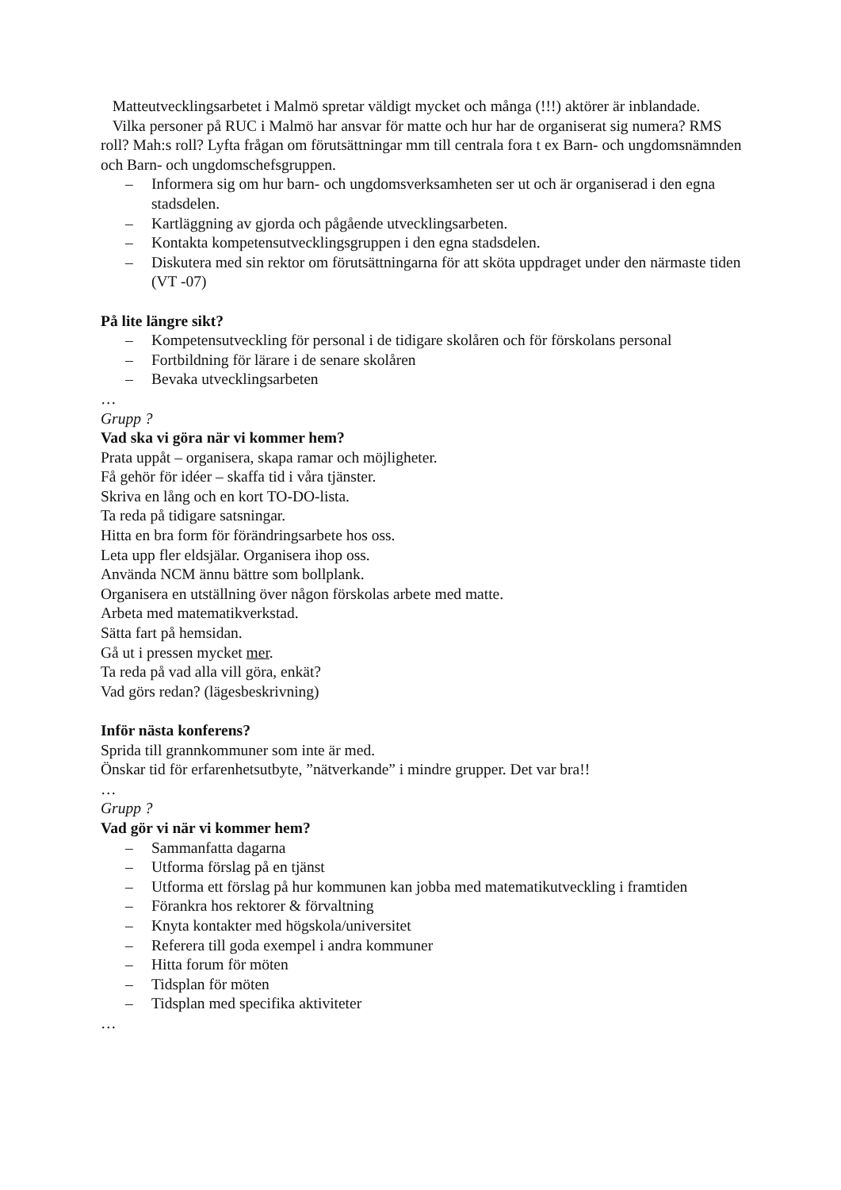Matteutvecklingsarbetet i Malmö spretar väldigt mycket och många (!!!) aktörer är inblandade.
Vilka personer på RUC i Malmö har ansvar för matte och hur har de organiserat sig numera? RMS roll? Mah:s roll? Lyfta frågan om förutsättningar mm till centrala fora t ex Barn- och ungdomsnämnden och Barn- och ungdomschefsgruppen.
– Informera sig om hur barn- och ungdomsverksamheten ser ut och är organiserad i den egna stadsdelen.
– Kartläggning av gjorda och pågående utvecklingsarbeten.
– Kontakta kompetensutvecklingsgruppen i den egna stadsdelen.
– Diskutera med sin rektor om förutsättningarna för att sköta uppdraget under den närmaste tiden (VT -07)
På lite längre sikt?
– Kompetensutveckling för personal i de tidigare skolåren och för förskolans personal
– Fortbildning för lärare i de senare skolåren
– Bevaka utvecklingsarbeten
…
Grupp ?
Vad ska vi göra när vi kommer hem?
Prata uppåt – organisera, skapa ramar och möjligheter.
Få gehör för idéer – skaffa tid i våra tjänster.
Skriva en lång och en kort TO-DO-lista.
Ta reda på tidigare satsningar.
Hitta en bra form för förändringsarbete hos oss.
Leta upp fler eldsjälar. Organisera ihop oss.
Använda NCM ännu bättre som bollplank.
Organisera en utställning över någon förskolas arbete med matte.
Arbeta med matematikverkstad.
Sätta fart på hemsidan.
Gå ut i pressen mycket mer.
Ta reda på vad alla vill göra, enkät?
Vad görs redan? (lägesbeskrivning)
Inför nästa konferens?
Sprida till grannkommuner som inte är med.
Önskar tid för erfarenhetsutbyte, ”nätverkande” i mindre grupper. Det var bra!!
…
Grupp ?
Vad gör vi när vi kommer hem?
– Sammanfatta dagarna
– Utforma förslag på en tjänst
– Utforma ett förslag på hur kommunen kan jobba med matematikutveckling i framtiden
– Förankra hos rektorer & förvaltning
– Knyta kontakter med högskola/universitet
– Referera till goda exempel i andra kommuner
– Hitta forum för möten
– Tidsplan för möten
– Tidsplan med specifika aktiviteter
…